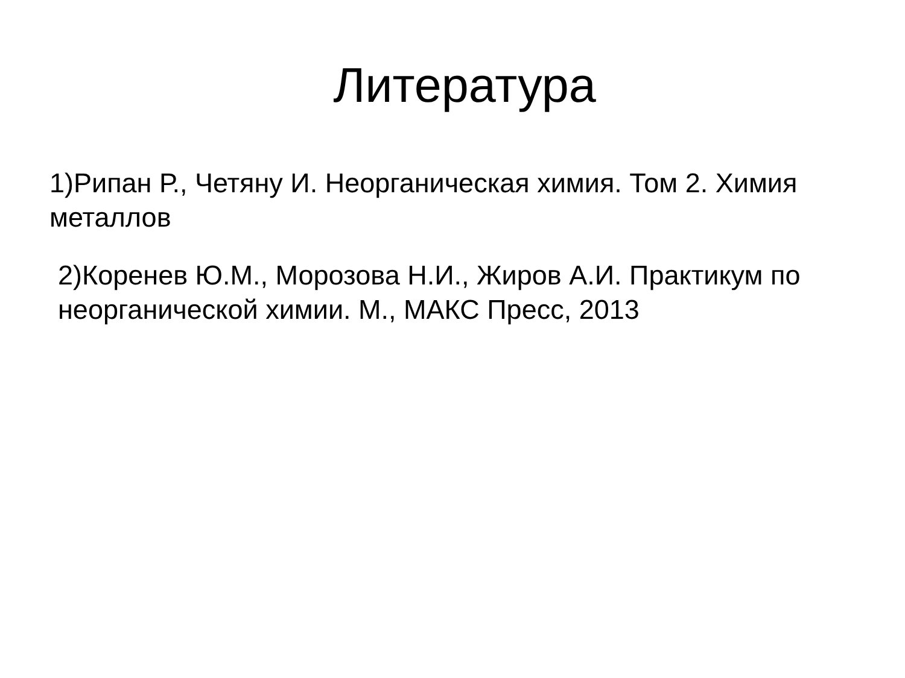Литература
1)Рипан Р., Четяну И. Неорганическая химия. Том 2. Химия металлов
2)Коренев Ю.М., Морозова Н.И., Жиров А.И. Практикум по неорганической химии. М., МАКС Пресс, 2013